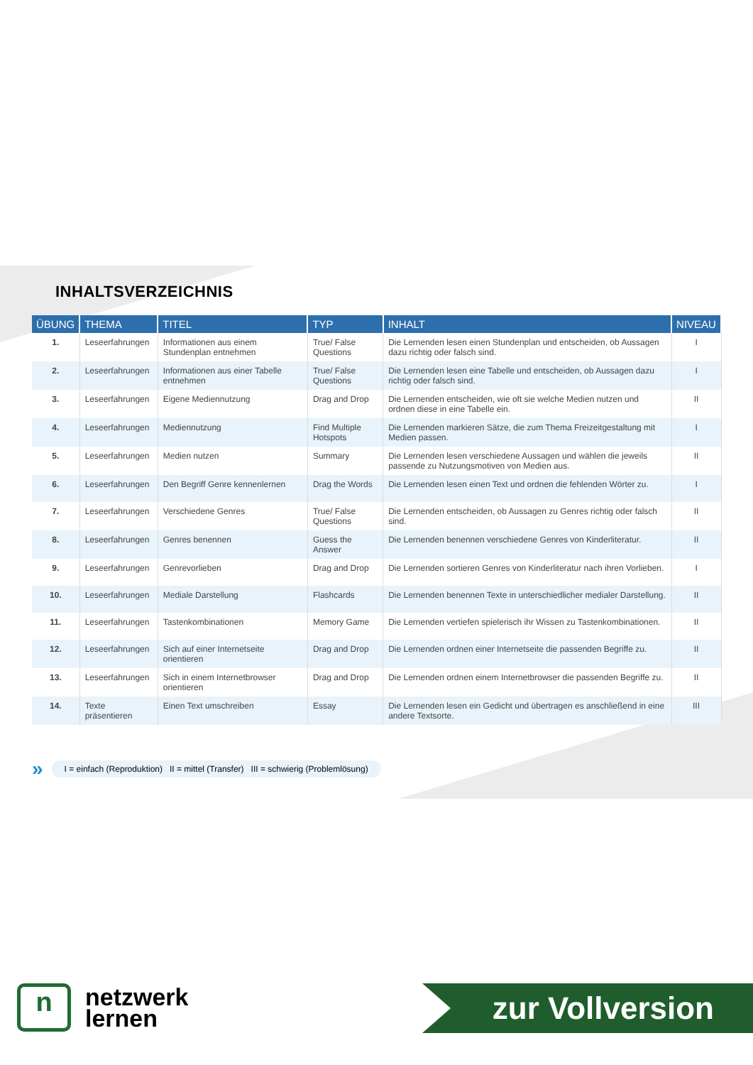INHALTSVERZEICHNIS
| ÜBUNG | THEMA | TITEL | TYP | INHALT | NIVEAU |
| --- | --- | --- | --- | --- | --- |
| 1. | Leseerfahrungen | Informationen aus einem Stundenplan entnehmen | True/ False Questions | Die Lernenden lesen einen Stundenplan und entscheiden, ob Aussagen dazu richtig oder falsch sind. | I |
| 2. | Leseerfahrungen | Informationen aus einer Tabelle entnehmen | True/ False Questions | Die Lernenden lesen eine Tabelle und entscheiden, ob Aussagen dazu richtig oder falsch sind. | I |
| 3. | Leseerfahrungen | Eigene Mediennutzung | Drag and Drop | Die Lernenden entscheiden, wie oft sie welche Medien nutzen und ordnen diese in eine Tabelle ein. | II |
| 4. | Leseerfahrungen | Mediennutzung | Find Multiple Hotspots | Die Lernenden markieren Sätze, die zum Thema Freizeitgestaltung mit Medien passen. | I |
| 5. | Leseerfahrungen | Medien nutzen | Summary | Die Lernenden lesen verschiedene Aussagen und wählen die jeweils passende zu Nutzungsmotiven von Medien aus. | II |
| 6. | Leseerfahrungen | Den Begriff Genre kennenlernen | Drag the Words | Die Lernenden lesen einen Text und ordnen die fehlenden Wörter zu. | I |
| 7. | Leseerfahrungen | Verschiedene Genres | True/ False Questions | Die Lernenden entscheiden, ob Aussagen zu Genres richtig oder falsch sind. | II |
| 8. | Leseerfahrungen | Genres benennen | Guess the Answer | Die Lernenden benennen verschiedene Genres von Kinderliteratur. | II |
| 9. | Leseerfahrungen | Genrevorlieben | Drag and Drop | Die Lernenden sortieren Genres von Kinderliteratur nach ihren Vorlieben. | I |
| 10. | Leseerfahrungen | Mediale Darstellung | Flashcards | Die Lernenden benennen Texte in unterschiedlicher medialer Darstellung. | II |
| 11. | Leseerfahrungen | Tastenkombinationen | Memory Game | Die Lernenden vertiefen spielerisch ihr Wissen zu Tastenkombinationen. | II |
| 12. | Leseerfahrungen | Sich auf einer Internetseite orientieren | Drag and Drop | Die Lernenden ordnen einer Internetseite die passenden Begriffe zu. | II |
| 13. | Leseerfahrungen | Sich in einem Internetbrowser orientieren | Drag and Drop | Die Lernenden ordnen einem Internetbrowser die passenden Begriffe zu. | II |
| 14. | Texte präsentieren | Einen Text umschreiben | Essay | Die Lernenden lesen ein Gedicht und übertragen es anschließend in eine andere Textsorte. | III |
» I = einfach (Reproduktion) II = mittel (Transfer) III = schwierig (Problemlösung)
n
netzwerk
lernen
zur Vollversion